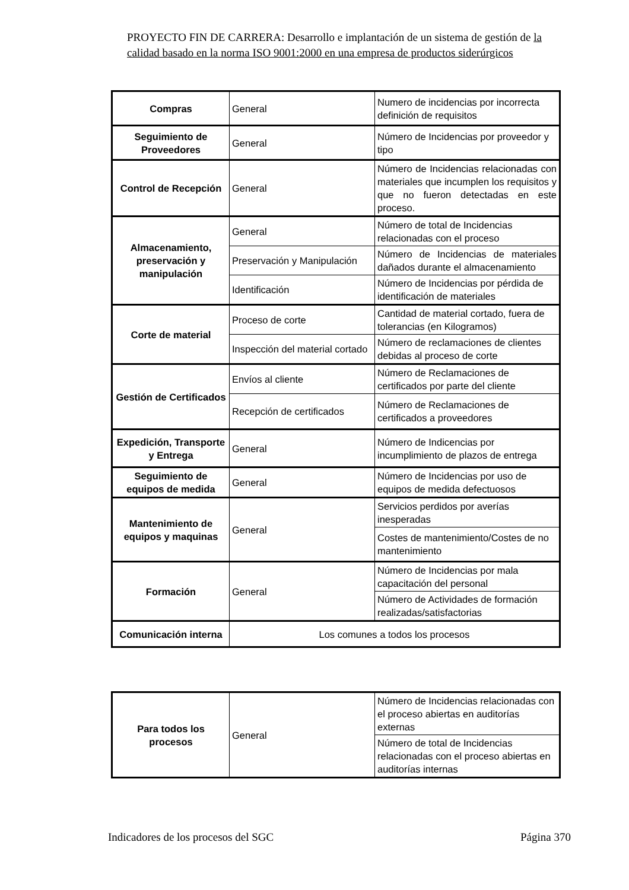PROYECTO FIN DE CARRERA: Desarrollo e implantación de un sistema de gestión de la calidad basado en la norma ISO 9001:2000 en una empresa de productos siderúrgicos
| Compras | General | Numero de incidencias por incorrecta definición de requisitos |
| Seguimiento de Proveedores | General | Número de Incidencias por proveedor y tipo |
| Control de Recepción | General | Número de Incidencias relacionadas con materiales que incumplen los requisitos y que no fueron detectadas en este proceso. |
| Almacenamiento, preservación y manipulación | General | Número de total de Incidencias relacionadas con el proceso |
| | Preservación y Manipulación | Número de Incidencias de materiales dañados durante el almacenamiento |
| | Identificación | Número de Incidencias por pérdida de identificación de materiales |
| Corte de material | Proceso de corte | Cantidad de material cortado, fuera de tolerancias (en Kilogramos) |
| | Inspección del material cortado | Número de reclamaciones de clientes debidas al proceso de corte |
| Gestión de Certificados | Envíos al cliente | Número de Reclamaciones de certificados por parte del cliente |
| | Recepción de certificados | Número de Reclamaciones de certificados a proveedores |
| Expedición, Transporte y Entrega | General | Número de Indicencias por incumplimiento de plazos de entrega |
| Seguimiento de equipos de medida | General | Número de Incidencias por uso de equipos de medida defectuosos |
| Mantenimiento de equipos y maquinas | General | Servicios perdidos por averías inesperadas |
| | | Costes de mantenimiento/Costes de no mantenimiento |
| Formación | General | Número de Incidencias por mala capacitación del personal |
| | | Número de Actividades de formación realizadas/satisfactorias |
| Comunicación interna | Los comunes a todos los procesos | |
| Para todos los procesos | General | Número de Incidencias relacionadas con el proceso abiertas en auditorías externas |
| | | Número de total de Incidencias relacionadas con el proceso abiertas en auditorías internas |
Indicadores de los procesos del SGC Página 370